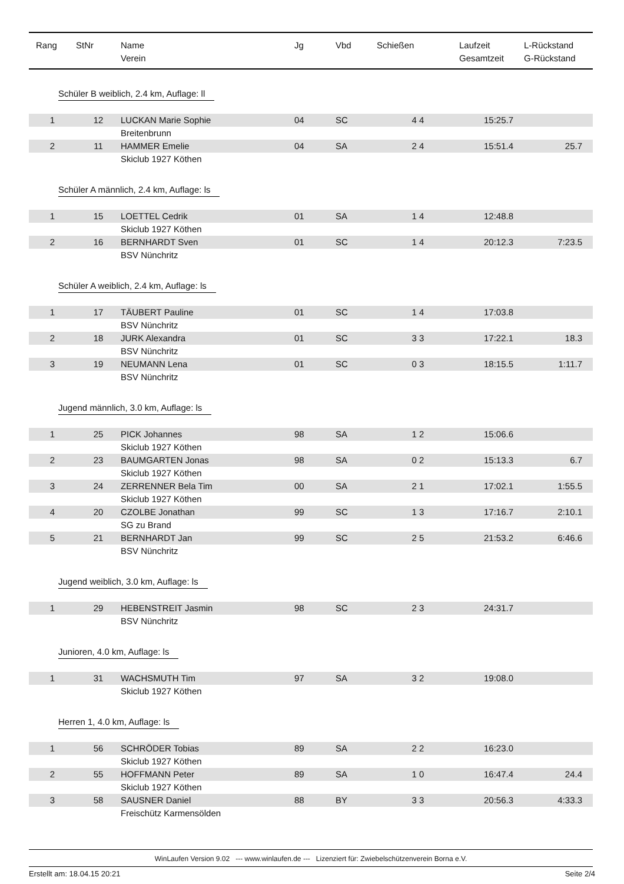| Rang | StNr | Name Verein | Jg | Vbd | Schießen | Laufzeit Gesamtzeit | L-Rückstand G-Rückstand |
| --- | --- | --- | --- | --- | --- | --- | --- |
| Schüler B weiblich, 2.4 km, Auflage: ll | | | | | | | |
| 1 | 12 | LUCKAN Marie Sophie | 04 | SC | 4 4 | 15:25.7 | |
| | | Breitenbrunn | | | | | |
| 2 | 11 | HAMMER Emelie | 04 | SA | 2 4 | 15:51.4 | 25.7 |
| | | Skiclub 1927 Köthen | | | | | |
| Schüler A männlich, 2.4 km, Auflage: ls | | | | | | | |
| 1 | 15 | LOETTEL Cedrik | 01 | SA | 1 4 | 12:48.8 | |
| | | Skiclub 1927 Köthen | | | | | |
| 2 | 16 | BERNHARDT Sven | 01 | SC | 1 4 | 20:12.3 | 7:23.5 |
| | | BSV Nünchritz | | | | | |
| Schüler A weiblich, 2.4 km, Auflage: ls | | | | | | | |
| 1 | 17 | TÄUBERT Pauline | 01 | SC | 1 4 | 17:03.8 | |
| | | BSV Nünchritz | | | | | |
| 2 | 18 | JURK Alexandra | 01 | SC | 3 3 | 17:22.1 | 18.3 |
| | | BSV Nünchritz | | | | | |
| 3 | 19 | NEUMANN Lena | 01 | SC | 0 3 | 18:15.5 | 1:11.7 |
| | | BSV Nünchritz | | | | | |
| Jugend männlich, 3.0 km, Auflage: ls | | | | | | | |
| 1 | 25 | PICK Johannes | 98 | SA | 1 2 | 15:06.6 | |
| | | Skiclub 1927 Köthen | | | | | |
| 2 | 23 | BAUMGARTEN Jonas | 98 | SA | 0 2 | 15:13.3 | 6.7 |
| | | Skiclub 1927 Köthen | | | | | |
| 3 | 24 | ZERRENNER Bela Tim | 00 | SA | 2 1 | 17:02.1 | 1:55.5 |
| | | Skiclub 1927 Köthen | | | | | |
| 4 | 20 | CZOLBE Jonathan | 99 | SC | 1 3 | 17:16.7 | 2:10.1 |
| | | SG zu Brand | | | | | |
| 5 | 21 | BERNHARDT Jan | 99 | SC | 2 5 | 21:53.2 | 6:46.6 |
| | | BSV Nünchritz | | | | | |
| Jugend weiblich, 3.0 km, Auflage: ls | | | | | | | |
| 1 | 29 | HEBENSTREIT Jasmin | 98 | SC | 2 3 | 24:31.7 | |
| | | BSV Nünchritz | | | | | |
| Junioren, 4.0 km, Auflage: ls | | | | | | | |
| 1 | 31 | WACHSMUTH Tim | 97 | SA | 3 2 | 19:08.0 | |
| | | Skiclub 1927 Köthen | | | | | |
| Herren 1, 4.0 km, Auflage: ls | | | | | | | |
| 1 | 56 | SCHRÖDER Tobias | 89 | SA | 2 2 | 16:23.0 | |
| | | Skiclub 1927 Köthen | | | | | |
| 2 | 55 | HOFFMANN Peter | 89 | SA | 1 0 | 16:47.4 | 24.4 |
| | | Skiclub 1927 Köthen | | | | | |
| 3 | 58 | SAUSNER Daniel | 88 | BY | 3 3 | 20:56.3 | 4:33.3 |
| | | Freischütz Karmensölden | | | | | |
WinLaufen Version 9.02 --- www.winlaufen.de --- Lizenziert für: Zwiebelschützenverein Borna e.V.
Erstellt am: 18.04.15 20:21 Seite 2/4